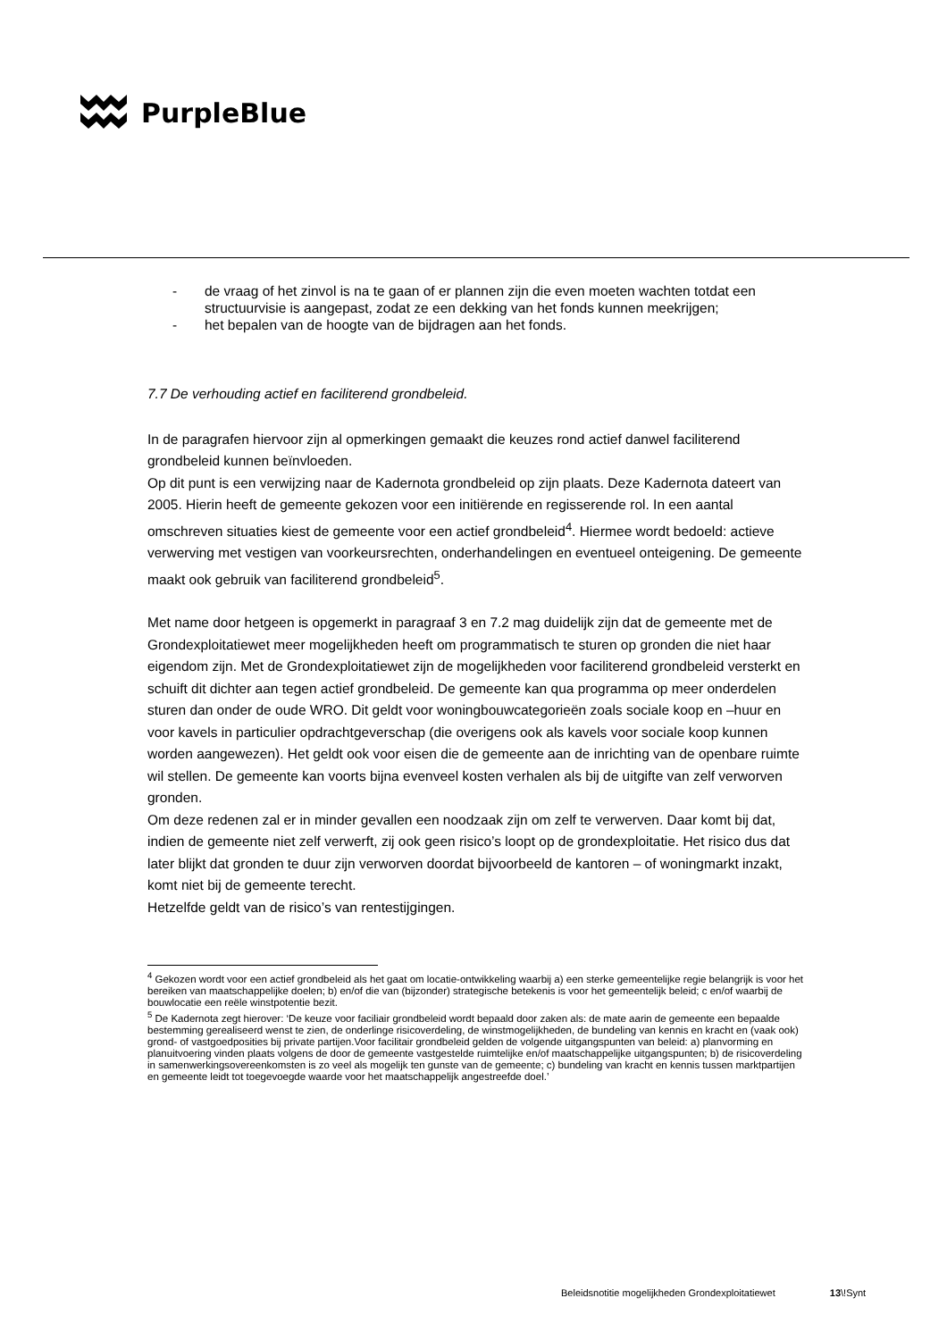PurpleBlue
- de vraag of het zinvol is na te gaan of er plannen zijn die even moeten wachten totdat een structuurvisie is aangepast, zodat ze een dekking van het fonds kunnen meekrijgen;
- het bepalen van de hoogte van de bijdragen aan het fonds.
7.7 De verhouding actief en faciliterend grondbeleid.
In de paragrafen hiervoor zijn al opmerkingen gemaakt die keuzes rond actief danwel faciliterend grondbeleid kunnen beïnvloeden.
Op dit punt is een verwijzing naar de Kadernota grondbeleid op zijn plaats. Deze Kadernota dateert van 2005. Hierin heeft de gemeente gekozen voor een initiërende en regisserende rol. In een aantal omschreven situaties kiest de gemeente voor een actief grondbeleid<sup>4</sup>. Hiermee wordt bedoeld: actieve verwerving met vestigen van voorkeursrechten, onderhandelingen en eventueel onteigening. De gemeente maakt ook gebruik van faciliterend grondbeleid<sup>5</sup>.
Met name door hetgeen is opgemerkt in paragraaf 3 en 7.2 mag duidelijk zijn dat de gemeente met de Grondexploitatiewet meer mogelijkheden heeft om programmatisch te sturen op gronden die niet haar eigendom zijn. Met de Grondexploitatiewet zijn de mogelijkheden voor faciliterend grondbeleid versterkt en schuift dit dichter aan tegen actief grondbeleid. De gemeente kan qua programma op meer onderdelen sturen dan onder de oude WRO. Dit geldt voor woningbouwcategorieën zoals sociale koop en –huur en voor kavels in particulier opdrachtgeverschap (die overigens ook als kavels voor sociale koop kunnen worden aangewezen). Het geldt ook voor eisen die de gemeente aan de inrichting van de openbare ruimte wil stellen. De gemeente kan voorts bijna evenveel kosten verhalen als bij de uitgifte van zelf verworven gronden.
Om deze redenen zal er in minder gevallen een noodzaak zijn om zelf te verwerven. Daar komt bij dat, indien de gemeente niet zelf verwerft, zij ook geen risico’s loopt op de grondexploitatie. Het risico dus dat later blijkt dat gronden te duur zijn verworven doordat bijvoorbeeld de kantoren – of woningmarkt inzakt, komt niet bij de gemeente terecht.
Hetzelfde geldt van de risico’s van rentestijgingen.
<sup>4</sup> Gekozen wordt voor een actief grondbeleid als het gaat om locatie-ontwikkeling waarbij a) een sterke gemeentelijke regie belangrijk is voor het bereiken van maatschappelijke doelen; b) en/of die van (bijzonder) strategische betekenis is voor het gemeentelijk beleid; c en/of waarbij de bouwlocatie een reële winstpotentie bezit.
<sup>5</sup> De Kadernota zegt hierover: ‘De keuze voor faciliair grondbeleid wordt bepaald door zaken als: de mate aarin de gemeente een bepaalde bestemming gerealiseerd wenst te zien, de onderlinge risicoverdeling, de winstmogelijkheden, de bundeling van kennis en kracht en (vaak ook) grond- of vastgoedposities bij private partijen.Voor facilitair grondbeleid gelden de volgende uitgangspunten van beleid: a) planvorming en planuitvoering vinden plaats volgens de door de gemeente vastgestelde ruimtelijke en/of maatschappelijke uitgangspunten; b) de risicoverdeling in samenwerkingsovereenkomsten is zo veel als mogelijk ten gunste van de gemeente; c) bundeling van kracht en kennis tussen marktpartijen en gemeente leidt tot toegevoegde waarde voor het maatschappelijk angestreefde doel.’
Beleidsnotitie mogelijkheden Grondexploitatiewet 13\!Synt